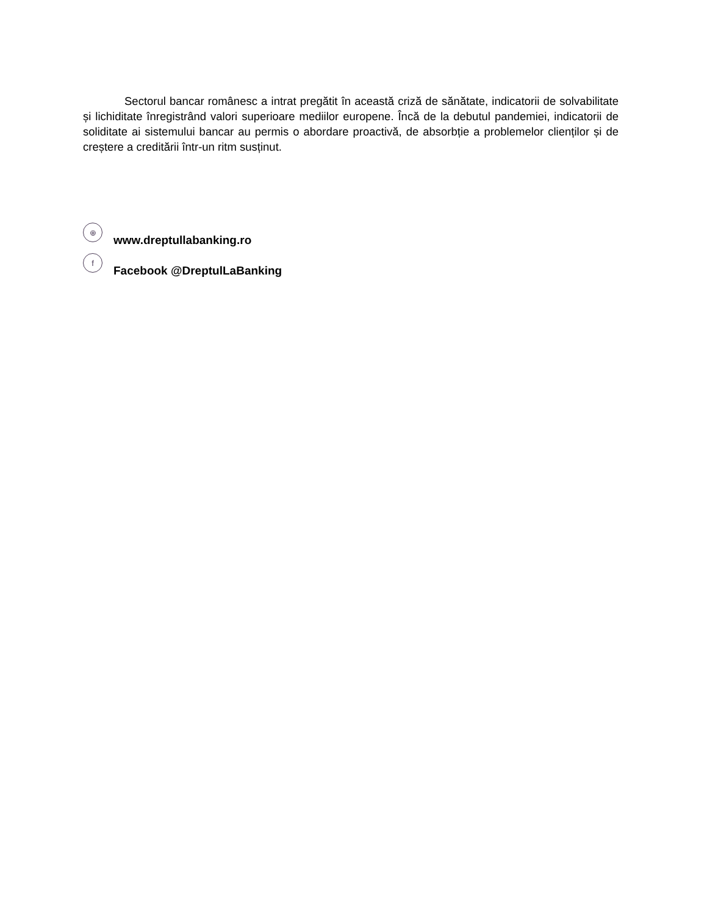Sectorul bancar românesc a intrat pregătit în această criză de sănătate, indicatorii de solvabilitate și lichiditate înregistrând valori superioare mediilor europene. Încă de la debutul pandemiei, indicatorii de soliditate ai sistemului bancar au permis o abordare proactivă, de absorbție a problemelor clienților și de creștere a creditării într-un ritm susținut.
⊕ www.dreptullabanking.ro
f Facebook @DreptulLaBanking